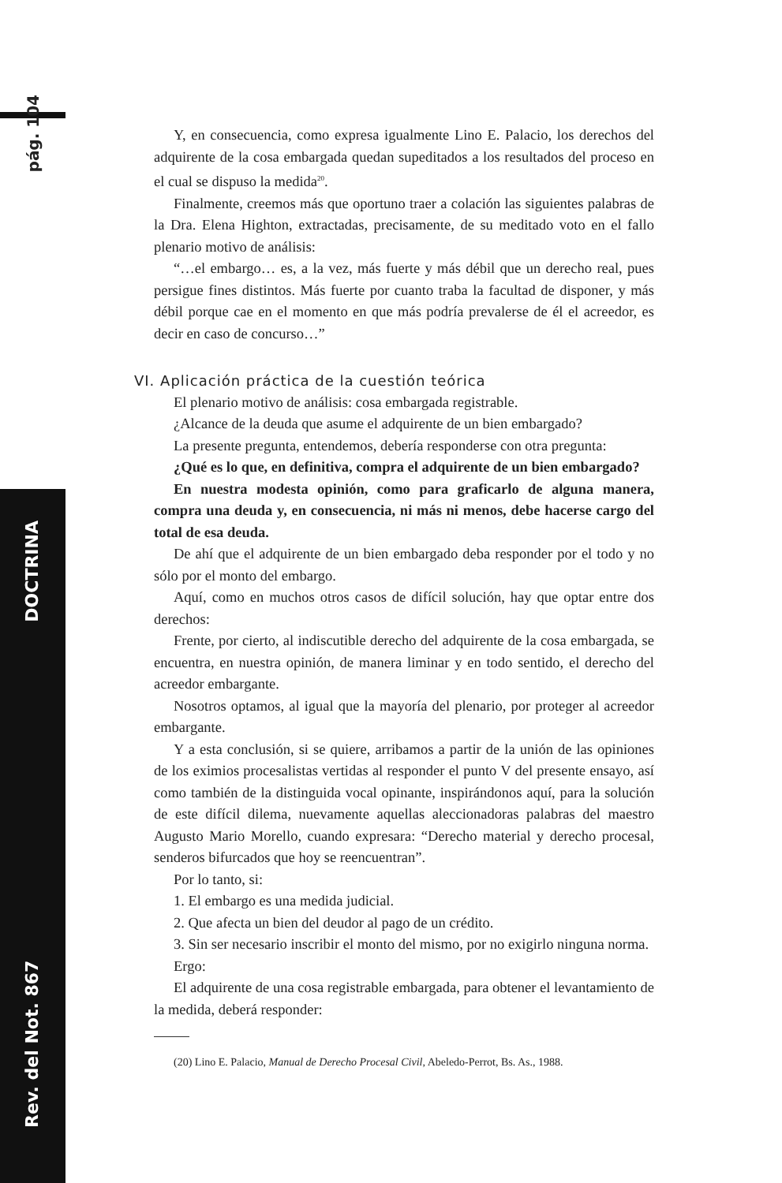pág. 104
Rev. del Not. 867 DOCTRINA
Y, en consecuencia, como expresa igualmente Lino E. Palacio, los derechos del adquirente de la cosa embargada quedan supeditados a los resultados del proceso en el cual se dispuso la medida<sup>20</sup>.
Finalmente, creemos más que oportuno traer a colación las siguientes palabras de la Dra. Elena Highton, extractadas, precisamente, de su meditado voto en el fallo plenario motivo de análisis:
“…el embargo… es, a la vez, más fuerte y más débil que un derecho real, pues persigue fines distintos. Más fuerte por cuanto traba la facultad de disponer, y más débil porque cae en el momento en que más podría prevalerse de él el acreedor, es decir en caso de concurso…”
VI. Aplicación práctica de la cuestión teórica
El plenario motivo de análisis: cosa embargada registrable.
¿Alcance de la deuda que asume el adquirente de un bien embargado?
La presente pregunta, entendemos, debería responderse con otra pregunta:
¿Qué es lo que, en definitiva, compra el adquirente de un bien embargado?
En nuestra modesta opinión, como para graficarlo de alguna manera, compra una deuda y, en consecuencia, ni más ni menos, debe hacerse cargo del total de esa deuda.
De ahí que el adquirente de un bien embargado deba responder por el todo y no sólo por el monto del embargo.
Aquí, como en muchos otros casos de difícil solución, hay que optar entre dos derechos:
Frente, por cierto, al indiscutible derecho del adquirente de la cosa embargada, se encuentra, en nuestra opinión, de manera liminar y en todo sentido, el derecho del acreedor embargante.
Nosotros optamos, al igual que la mayoría del plenario, por proteger al acreedor embargante.
Y a esta conclusión, si se quiere, arribamos a partir de la unión de las opiniones de los eximios procesalistas vertidas al responder el punto V del presente ensayo, así como también de la distinguida vocal opinante, inspirándonos aquí, para la solución de este difícil dilema, nuevamente aquellas aleccionadoras palabras del maestro Augusto Mario Morello, cuando expresara: “Derecho material y derecho procesal, senderos bifurcados que hoy se reencuentran”.
Por lo tanto, si:
1. El embargo es una medida judicial.
2. Que afecta un bien del deudor al pago de un crédito.
3. Sin ser necesario inscribir el monto del mismo, por no exigirlo ninguna norma.
Ergo:
El adquirente de una cosa registrable embargada, para obtener el levantamiento de la medida, deberá responder:
(20) Lino E. Palacio, Manual de Derecho Procesal Civil, Abeledo-Perrot, Bs. As., 1988.